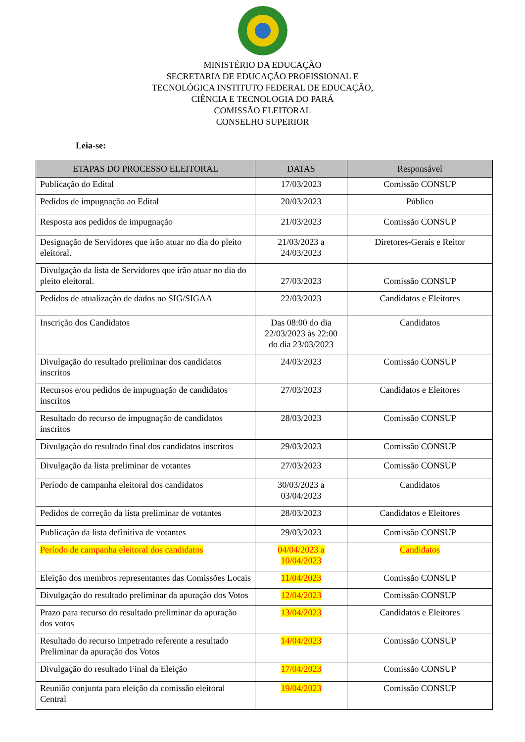MINISTÉRIO DA EDUCAÇÃO
SECRETARIA DE EDUCAÇÃO PROFISSIONAL E
TECNOLÓGICA INSTITUTO FEDERAL DE EDUCAÇÃO,
CIÊNCIA E TECNOLOGIA DO PARÁ
COMISSÃO ELEITORAL
CONSELHO SUPERIOR
Leia-se:
| ETAPAS DO PROCESSO ELEITORAL | DATAS | Responsável |
| --- | --- | --- |
| Publicação do Edital | 17/03/2023 | Comissão CONSUP |
| Pedidos de impugnação ao Edital | 20/03/2023 | Público |
| Resposta aos pedidos de impugnação | 21/03/2023 | Comissão CONSUP |
| Designação de Servidores que irão atuar no dia do pleito eleitoral. | 21/03/2023 a 24/03/2023 | Diretores-Gerais e Reitor |
| Divulgação da lista de Servidores que irão atuar no dia do pleito eleitoral. | 27/03/2023 | Comissão CONSUP |
| Pedidos de atualização de dados no SIG/SIGAA | 22/03/2023 | Candidatos e Eleitores |
| Inscrição dos Candidatos | Das 08:00 do dia 22/03/2023 às 22:00 do dia 23/03/2023 | Candidatos |
| Divulgação do resultado preliminar dos candidatos inscritos | 24/03/2023 | Comissão CONSUP |
| Recursos e/ou pedidos de impugnação de candidatos inscritos | 27/03/2023 | Candidatos e Eleitores |
| Resultado do recurso de impugnação de candidatos inscritos | 28/03/2023 | Comissão CONSUP |
| Divulgação do resultado final dos candidatos inscritos | 29/03/2023 | Comissão CONSUP |
| Divulgação da lista preliminar de votantes | 27/03/2023 | Comissão CONSUP |
| Período de campanha eleitoral dos candidatos | 30/03/2023 a 03/04/2023 | Candidatos |
| Pedidos de correção da lista preliminar de votantes | 28/03/2023 | Candidatos e Eleitores |
| Publicação da lista definitiva de votantes | 29/03/2023 | Comissão CONSUP |
| Período de campanha eleitoral dos candidatos | 04/04/2023 a 10/04/2023 | Candidatos |
| Eleição dos membros representantes das Comissões Locais | 11/04/2023 | Comissão CONSUP |
| Divulgação do resultado preliminar da apuração dos Votos | 12/04/2023 | Comissão CONSUP |
| Prazo para recurso do resultado preliminar da apuração dos votos | 13/04/2023 | Candidatos e Eleitores |
| Resultado do recurso impetrado referente a resultado Preliminar da apuração dos Votos | 14/04/2023 | Comissão CONSUP |
| Divulgação do resultado Final da Eleição | 17/04/2023 | Comissão CONSUP |
| Reunião conjunta para eleição da comissão eleitoral Central | 19/04/2023 | Comissão CONSUP |